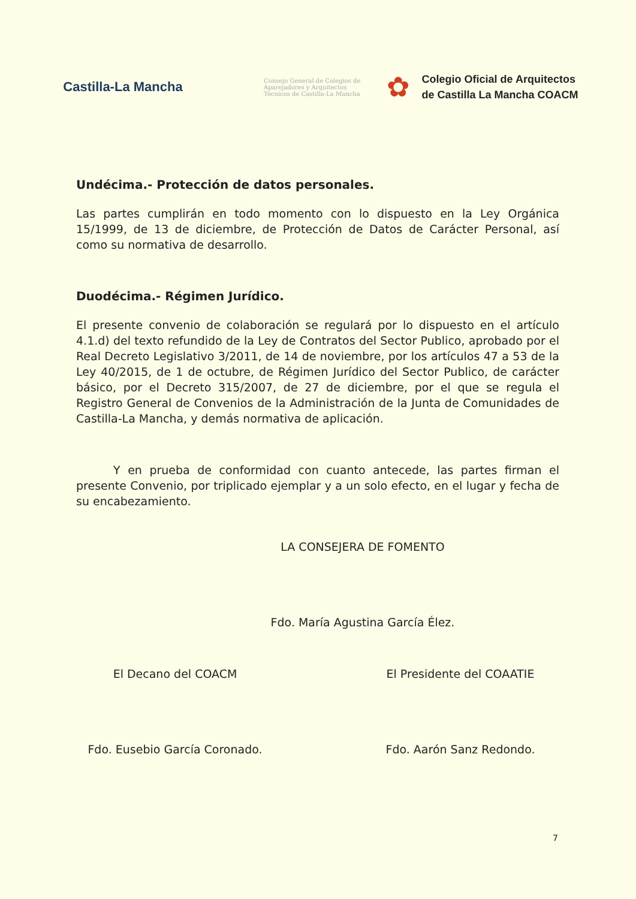Castilla-La Mancha
Consejo General de Colegios de Aparejadores y Arquitectos Técnicos de Castilla-La Mancha
✿
Colegio Oficial de Arquitectos
de Castilla La Mancha COACM
Undécima.- Protección de datos personales.
Las partes cumplirán en todo momento con lo dispuesto en la Ley Orgánica 15/1999, de 13 de diciembre, de Protección de Datos de Carácter Personal, así como su normativa de desarrollo.
Duodécima.- Régimen Jurídico.
El presente convenio de colaboración se regulará por lo dispuesto en el artículo 4.1.d) del texto refundido de la Ley de Contratos del Sector Publico, aprobado por el Real Decreto Legislativo 3/2011, de 14 de noviembre, por los artículos 47 a 53 de la Ley 40/2015, de 1 de octubre, de Régimen Jurídico del Sector Publico, de carácter básico, por el Decreto 315/2007, de 27 de diciembre, por el que se regula el Registro General de Convenios de la Administración de la Junta de Comunidades de Castilla-La Mancha, y demás normativa de aplicación.
Y en prueba de conformidad con cuanto antecede, las partes firman el presente Convenio, por triplicado ejemplar y a un solo efecto, en el lugar y fecha de su encabezamiento.
LA CONSEJERA DE FOMENTO
Fdo. María Agustina García Élez.
El Decano del COACM
Fdo. Eusebio García Coronado.
El Presidente del COAATIE
Fdo. Aarón Sanz Redondo.
7